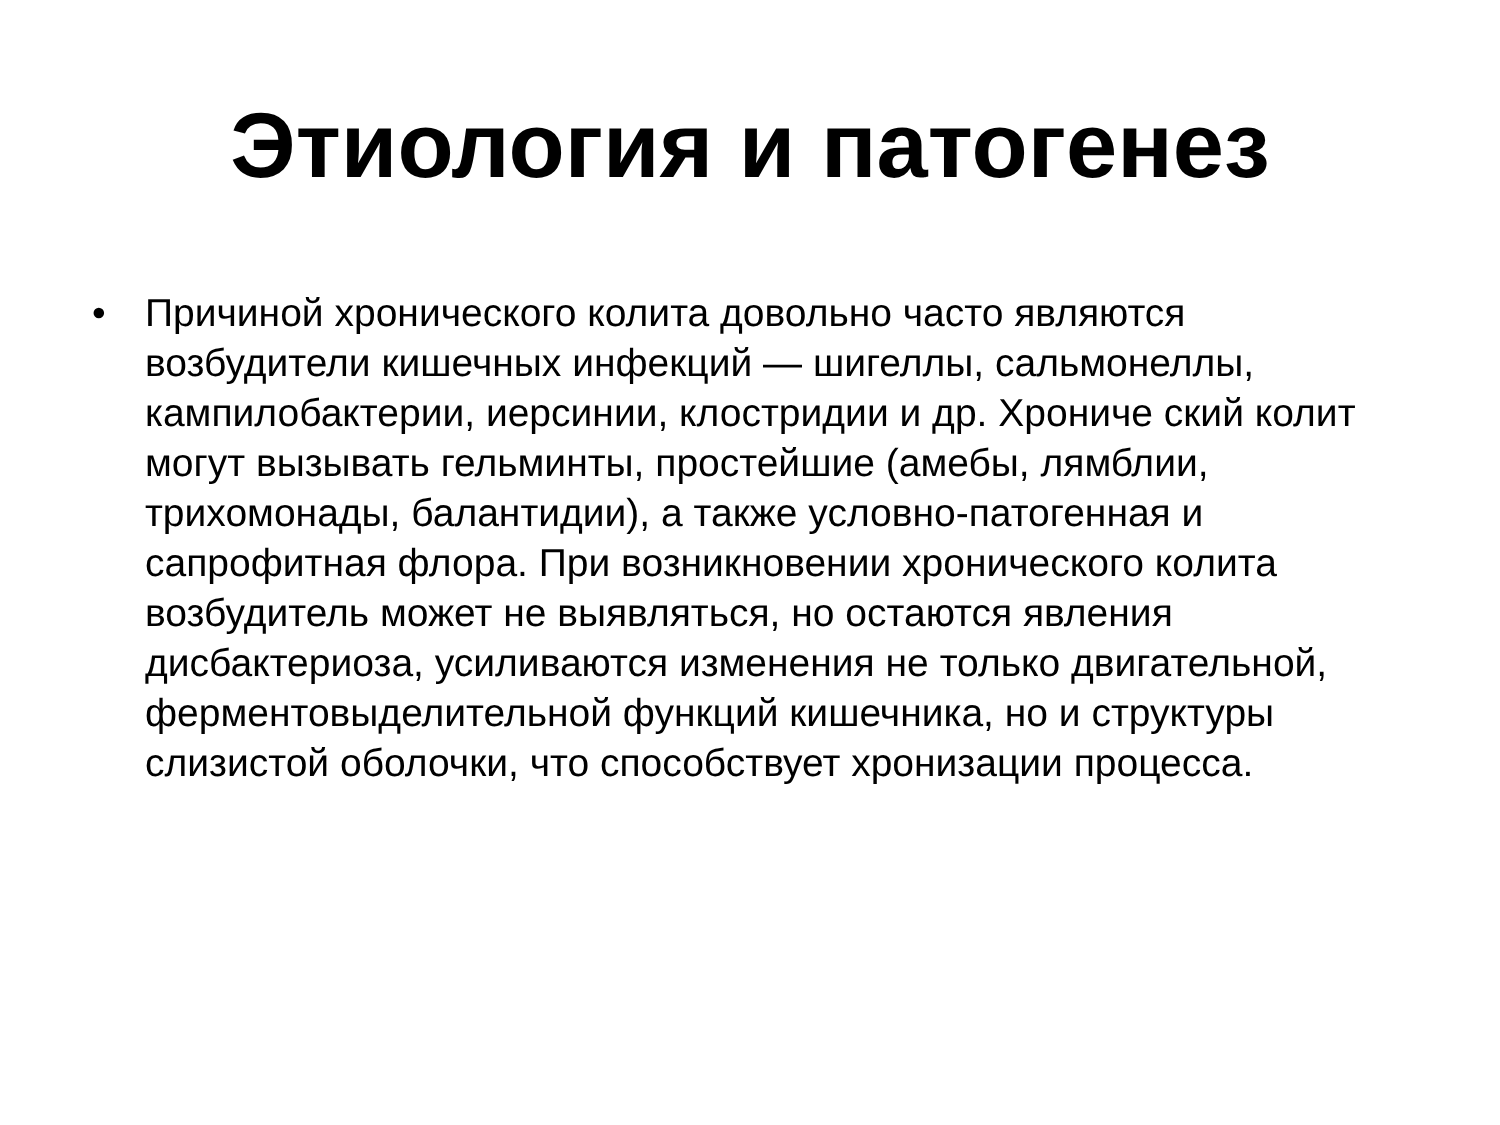Этиология и патогенез
• Причиной хронического колита довольно часто являются возбудители кишечных инфекций — шигеллы, сальмонеллы, кампилобактерии, иерсинии, клостридии и др. Хрониче ский колит могут вызывать гельминты, простейшие (амебы, лямблии, трихомонады, балантидии), а также условно-патогенная и сапрофитная флора. При возникновении хронического колита возбудитель может не выявляться, но остаются явления дисбактериоза, усиливаются изменения не только двигательной, ферментовыделительной функций кишечника, но и структуры слизистой оболочки, что способствует хронизации процесса.